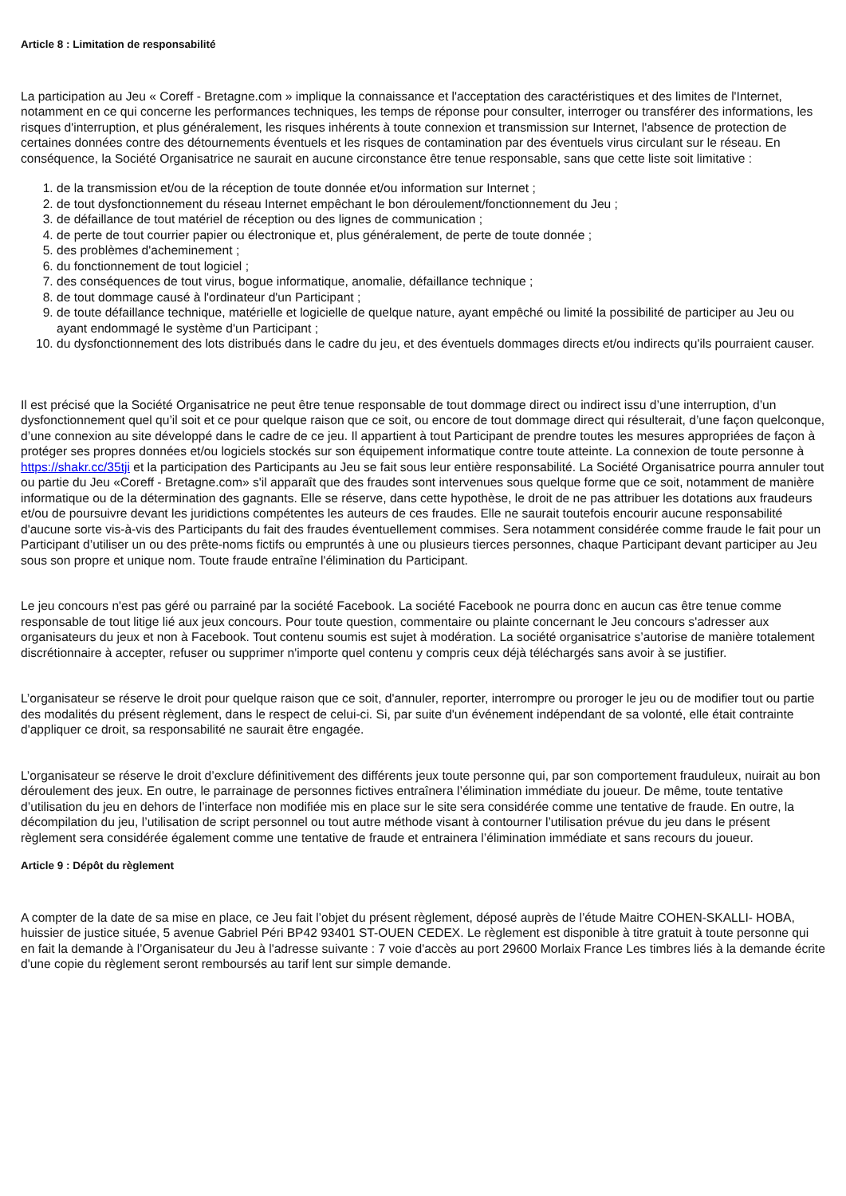Article 8 : Limitation de responsabilité
La participation au Jeu « Coreff - Bretagne.com » implique la connaissance et l'acceptation des caractéristiques et des limites de l'Internet, notamment en ce qui concerne les performances techniques, les temps de réponse pour consulter, interroger ou transférer des informations, les risques d'interruption, et plus généralement, les risques inhérents à toute connexion et transmission sur Internet, l'absence de protection de certaines données contre des détournements éventuels et les risques de contamination par des éventuels virus circulant sur le réseau. En conséquence, la Société Organisatrice ne saurait en aucune circonstance être tenue responsable, sans que cette liste soit limitative :
1. de la transmission et/ou de la réception de toute donnée et/ou information sur Internet ;
2. de tout dysfonctionnement du réseau Internet empêchant le bon déroulement/fonctionnement du Jeu ;
3. de défaillance de tout matériel de réception ou des lignes de communication ;
4. de perte de tout courrier papier ou électronique et, plus généralement, de perte de toute donnée ;
5. des problèmes d'acheminement ;
6. du fonctionnement de tout logiciel ;
7. des conséquences de tout virus, bogue informatique, anomalie, défaillance technique ;
8. de tout dommage causé à l'ordinateur d'un Participant ;
9. de toute défaillance technique, matérielle et logicielle de quelque nature, ayant empêché ou limité la possibilité de participer au Jeu ou ayant endommagé le système d'un Participant ;
10. du dysfonctionnement des lots distribués dans le cadre du jeu, et des éventuels dommages directs et/ou indirects qu'ils pourraient causer.
Il est précisé que la Société Organisatrice ne peut être tenue responsable de tout dommage direct ou indirect issu d’une interruption, d’un dysfonctionnement quel qu’il soit et ce pour quelque raison que ce soit, ou encore de tout dommage direct qui résulterait, d’une façon quelconque, d’une connexion au site développé dans le cadre de ce jeu. Il appartient à tout Participant de prendre toutes les mesures appropriées de façon à protéger ses propres données et/ou logiciels stockés sur son équipement informatique contre toute atteinte. La connexion de toute personne à https://shakr.cc/35tji et la participation des Participants au Jeu se fait sous leur entière responsabilité. La Société Organisatrice pourra annuler tout ou partie du Jeu «Coreff - Bretagne.com» s'il apparaît que des fraudes sont intervenues sous quelque forme que ce soit, notamment de manière informatique ou de la détermination des gagnants. Elle se réserve, dans cette hypothèse, le droit de ne pas attribuer les dotations aux fraudeurs et/ou de poursuivre devant les juridictions compétentes les auteurs de ces fraudes. Elle ne saurait toutefois encourir aucune responsabilité d'aucune sorte vis-à-vis des Participants du fait des fraudes éventuellement commises. Sera notamment considérée comme fraude le fait pour un Participant d’utiliser un ou des prête-noms fictifs ou empruntés à une ou plusieurs tierces personnes, chaque Participant devant participer au Jeu sous son propre et unique nom. Toute fraude entraîne l'élimination du Participant.
Le jeu concours n'est pas géré ou parrainé par la société Facebook. La société Facebook ne pourra donc en aucun cas être tenue comme responsable de tout litige lié aux jeux concours. Pour toute question, commentaire ou plainte concernant le Jeu concours s'adresser aux organisateurs du jeux et non à Facebook. Tout contenu soumis est sujet à modération. La société organisatrice s’autorise de manière totalement discrétionnaire à accepter, refuser ou supprimer n'importe quel contenu y compris ceux déjà téléchargés sans avoir à se justifier.
L’organisateur se réserve le droit pour quelque raison que ce soit, d'annuler, reporter, interrompre ou proroger le jeu ou de modifier tout ou partie des modalités du présent règlement, dans le respect de celui-ci. Si, par suite d'un événement indépendant de sa volonté, elle était contrainte d'appliquer ce droit, sa responsabilité ne saurait être engagée.
L’organisateur se réserve le droit d’exclure définitivement des différents jeux toute personne qui, par son comportement frauduleux, nuirait au bon déroulement des jeux. En outre, le parrainage de personnes fictives entraînera l’élimination immédiate du joueur. De même, toute tentative d’utilisation du jeu en dehors de l’interface non modifiée mis en place sur le site sera considérée comme une tentative de fraude. En outre, la décompilation du jeu, l’utilisation de script personnel ou tout autre méthode visant à contourner l’utilisation prévue du jeu dans le présent règlement sera considérée également comme une tentative de fraude et entrainera l’élimination immédiate et sans recours du joueur.
Article 9 : Dépôt du règlement
A compter de la date de sa mise en place, ce Jeu fait l’objet du présent règlement, déposé auprès de l’étude Maitre COHEN-SKALLI- HOBA, huissier de justice située, 5 avenue Gabriel Péri BP42 93401 ST-OUEN CEDEX. Le règlement est disponible à titre gratuit à toute personne qui en fait la demande à l’Organisateur du Jeu à l'adresse suivante : 7 voie d'accès au port 29600 Morlaix France Les timbres liés à la demande écrite d'une copie du règlement seront remboursés au tarif lent sur simple demande.